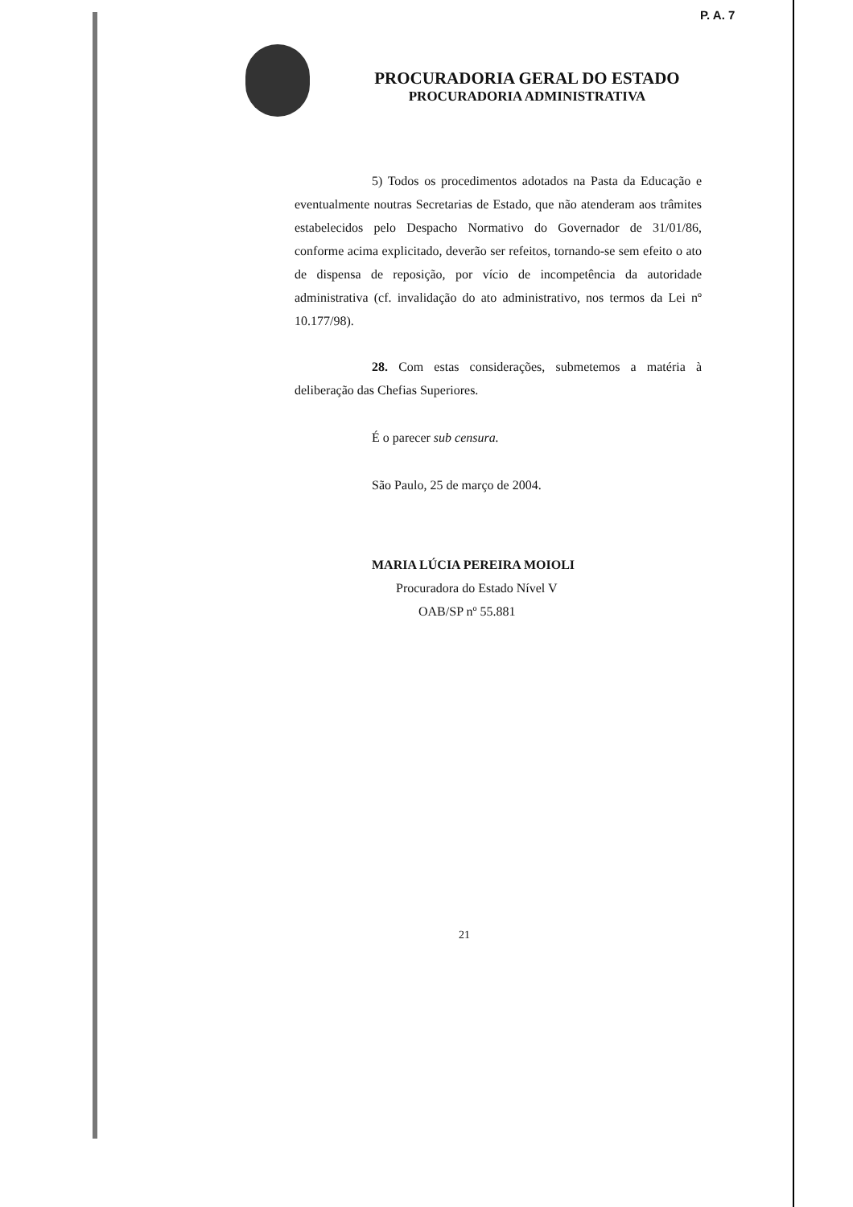P. A. 7
PROCURADORIA GERAL DO ESTADO
PROCURADORIA ADMINISTRATIVA
5) Todos os procedimentos adotados na Pasta da Educação e eventualmente noutras Secretarias de Estado, que não atenderam aos trâmites estabelecidos pelo Despacho Normativo do Governador de 31/01/86, conforme acima explicitado, deverão ser refeitos, tornando-se sem efeito o ato de dispensa de reposição, por vício de incompetência da autoridade administrativa (cf. invalidação do ato administrativo, nos termos da Lei nº 10.177/98).
28. Com estas considerações, submetemos a matéria à deliberação das Chefias Superiores.
É o parecer sub censura.
São Paulo, 25 de março de 2004.
MARIA LÚCIA PEREIRA MOIOLI
Procuradora do Estado Nível V
OAB/SP nº 55.881
21